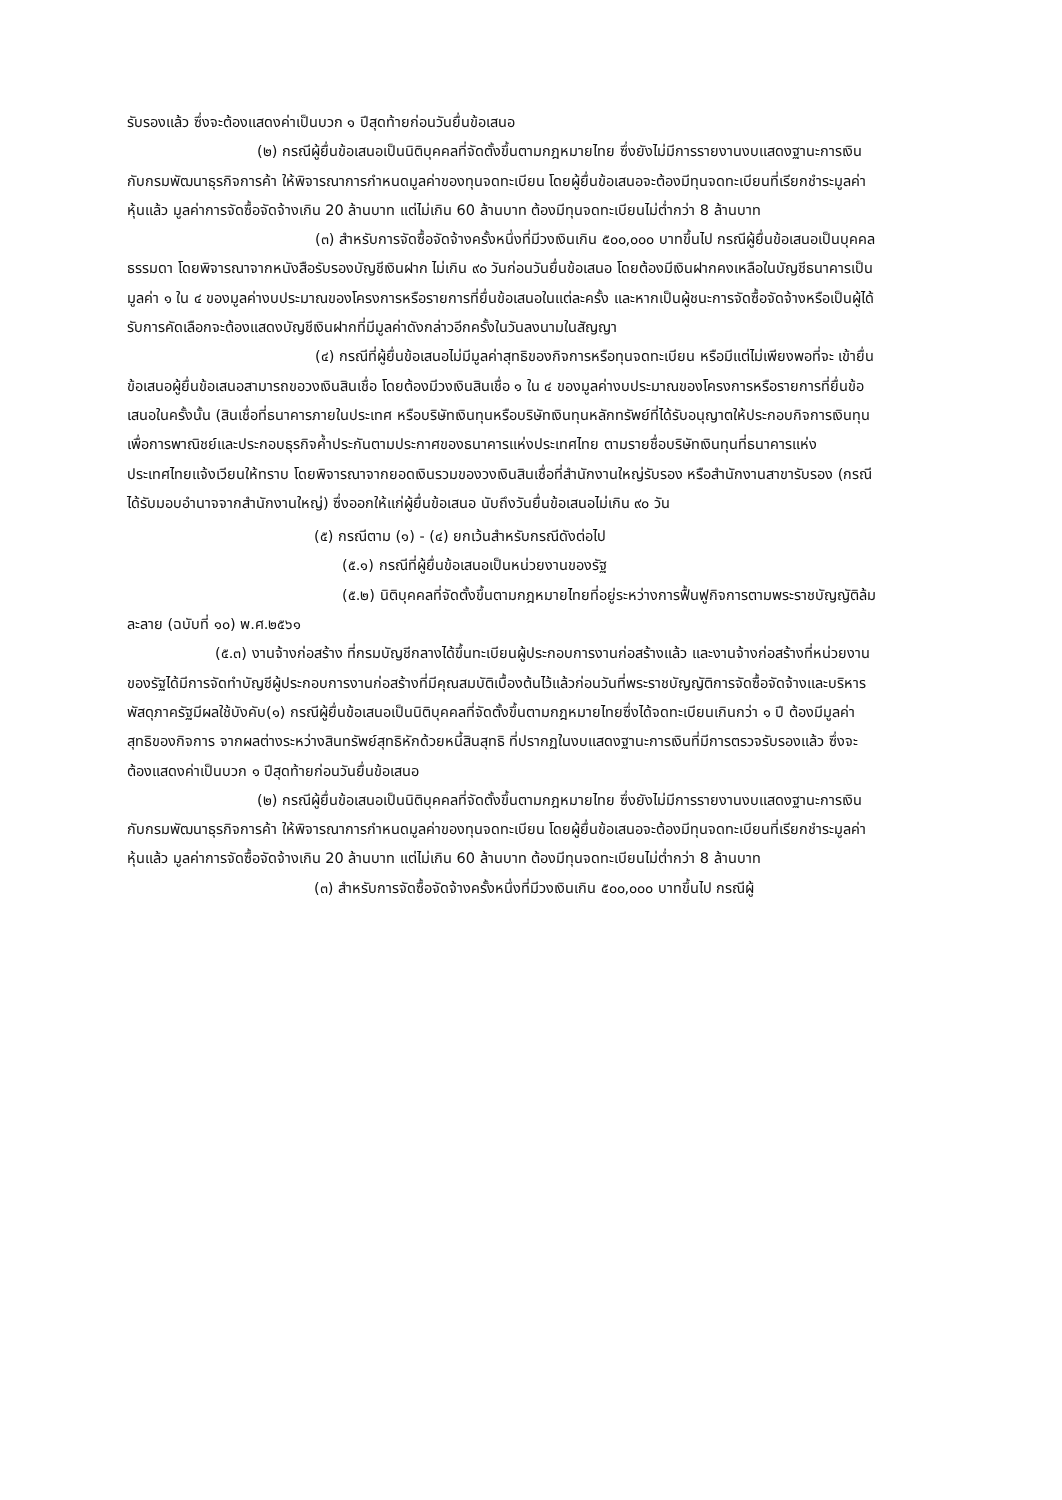รับรองแล้ว ซึ่งจะต้องแสดงค่าเป็นบวก ๑ ปีสุดท้ายก่อนวันยื่นข้อเสนอ
(๒) กรณีผู้ยื่นข้อเสนอเป็นนิติบุคคลที่จัดตั้งขึ้นตามกฎหมายไทย ซึ่งยังไม่มีการรายงานงบแสดงฐานะการเงินกับกรมพัฒนาธุรกิจการค้า ให้พิจารณาการกำหนดมูลค่าของทุนจดทะเบียน โดยผู้ยื่นข้อเสนอจะต้องมีทุนจดทะเบียนที่เรียกชำระมูลค่าหุ้นแล้ว มูลค่าการจัดซื้อจัดจ้างเกิน 20 ล้านบาท แต่ไม่เกิน 60 ล้านบาท ต้องมีทุนจดทะเบียนไม่ต่ำกว่า 8 ล้านบาท
(๓) สำหรับการจัดซื้อจัดจ้างครั้งหนึ่งที่มีวงเงินเกิน ๕๐๐,๐๐๐ บาทขึ้นไป กรณีผู้ยื่นข้อเสนอเป็นบุคคลธรรมดา โดยพิจารณาจากหนังสือรับรองบัญชีเงินฝาก ไม่เกิน ๙๐ วันก่อนวันยื่นข้อเสนอ โดยต้องมีเงินฝากคงเหลือในบัญชีธนาคารเป็นมูลค่า ๑ ใน ๔ ของมูลค่างบประมาณของโครงการหรือรายการที่ยื่นข้อเสนอในแต่ละครั้ง และหากเป็นผู้ชนะการจัดซื้อจัดจ้างหรือเป็นผู้ได้รับการคัดเลือกจะต้องแสดงบัญชีเงินฝากที่มีมูลค่าดังกล่าวอีกครั้งในวันลงนามในสัญญา
(๔) กรณีที่ผู้ยื่นข้อเสนอไม่มีมูลค่าสุทธิของกิจการหรือทุนจดทะเบียน หรือมีแต่ไม่เพียงพอที่จะ เข้ายื่นข้อเสนอผู้ยื่นข้อเสนอสามารถขอวงเงินสินเชื่อ โดยต้องมีวงเงินสินเชื่อ ๑ ใน ๔ ของมูลค่างบประมาณของโครงการหรือรายการที่ยื่นข้อเสนอในครั้งนั้น (สินเชื่อที่ธนาคารภายในประเทศ หรือบริษัทเงินทุนหรือบริษัทเงินทุนหลักทรัพย์ที่ได้รับอนุญาตให้ประกอบกิจการเงินทุนเพื่อการพาณิชย์และประกอบธุรกิจค้ำประกันตามประกาศของธนาคารแห่งประเทศไทย ตามรายชื่อบริษัทเงินทุนที่ธนาคารแห่งประเทศไทยแจ้งเวียนให้ทราบ โดยพิจารณาจากยอดเงินรวมของวงเงินสินเชื่อที่สำนักงานใหญ่รับรอง หรือสำนักงานสาขารับรอง (กรณีได้รับมอบอำนาจจากสำนักงานใหญ่) ซึ่งออกให้แก่ผู้ยื่นข้อเสนอ นับถึงวันยื่นข้อเสนอไม่เกิน ๙๐ วัน
(๕) กรณีตาม (๑) - (๔) ยกเว้นสำหรับกรณีดังต่อไป
(๕.๑) กรณีที่ผู้ยื่นข้อเสนอเป็นหน่วยงานของรัฐ
(๕.๒) นิติบุคคลที่จัดตั้งขึ้นตามกฎหมายไทยที่อยู่ระหว่างการฟื้นฟูกิจการตามพระราชบัญญัติล้มละลาย (ฉบับที่ ๑๐) พ.ศ.๒๕๖๑
(๕.๓) งานจ้างก่อสร้าง ที่กรมบัญชีกลางได้ขึ้นทะเบียนผู้ประกอบการงานก่อสร้างแล้ว และงานจ้างก่อสร้างที่หน่วยงานของรัฐได้มีการจัดทำบัญชีผู้ประกอบการงานก่อสร้างที่มีคุณสมบัติเบื้องต้นไว้แล้วก่อนวันที่พระราชบัญญัติการจัดซื้อจัดจ้างและบริหารพัสดุภาครัฐมีผลใช้บังคับ(๑) กรณีผู้ยื่นข้อเสนอเป็นนิติบุคคลที่จัดตั้งขึ้นตามกฎหมายไทยซึ่งได้จดทะเบียนเกินกว่า ๑ ปี ต้องมีมูลค่าสุทธิของกิจการ จากผลต่างระหว่างสินทรัพย์สุทธิหักด้วยหนี้สินสุทธิ ที่ปรากฏในงบแสดงฐานะการเงินที่มีการตรวจรับรองแล้ว ซึ่งจะต้องแสดงค่าเป็นบวก ๑ ปีสุดท้ายก่อนวันยื่นข้อเสนอ
(๒) กรณีผู้ยื่นข้อเสนอเป็นนิติบุคคลที่จัดตั้งขึ้นตามกฎหมายไทย ซึ่งยังไม่มีการรายงานงบแสดงฐานะการเงินกับกรมพัฒนาธุรกิจการค้า ให้พิจารณาการกำหนดมูลค่าของทุนจดทะเบียน โดยผู้ยื่นข้อเสนอจะต้องมีทุนจดทะเบียนที่เรียกชำระมูลค่าหุ้นแล้ว มูลค่าการจัดซื้อจัดจ้างเกิน 20 ล้านบาท แต่ไม่เกิน 60 ล้านบาท ต้องมีทุนจดทะเบียนไม่ต่ำกว่า 8 ล้านบาท
(๓) สำหรับการจัดซื้อจัดจ้างครั้งหนึ่งที่มีวงเงินเกิน ๕๐๐,๐๐๐ บาทขึ้นไป กรณีผู้